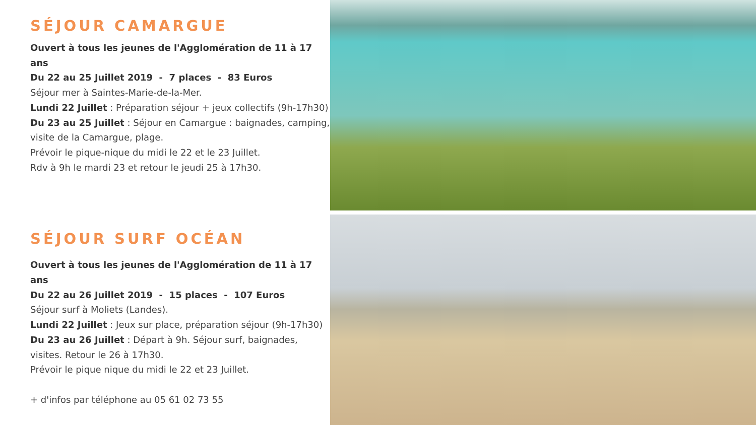SÉJOUR CAMARGUE
Ouvert à tous les jeunes de l'Agglomération de 11 à 17 ans
Du 22 au 25 Juillet 2019 - 7 places - 83 Euros
Séjour mer à Saintes-Marie-de-la-Mer.
Lundi 22 Juillet : Préparation séjour + jeux collectifs (9h-17h30)
Du 23 au 25 Juillet : Séjour en Camargue : baignades, camping, visite de la Camargue, plage.
Prévoir le pique-nique du midi le 22 et le 23 Juillet.
Rdv à 9h le mardi 23 et retour le jeudi 25 à 17h30.
SÉJOUR SURF OCÉAN
Ouvert à tous les jeunes de l'Agglomération de 11 à 17 ans
Du 22 au 26 Juillet 2019 - 15 places - 107 Euros
Séjour surf à Moliets (Landes).
Lundi 22 Juillet : Jeux sur place, préparation séjour (9h-17h30)
Du 23 au 26 Juillet : Départ à 9h. Séjour surf, baignades, visites. Retour le 26 à 17h30.
Prévoir le pique nique du midi le 22 et 23 Juillet.
+ d'infos par téléphone au 05 61 02 73 55